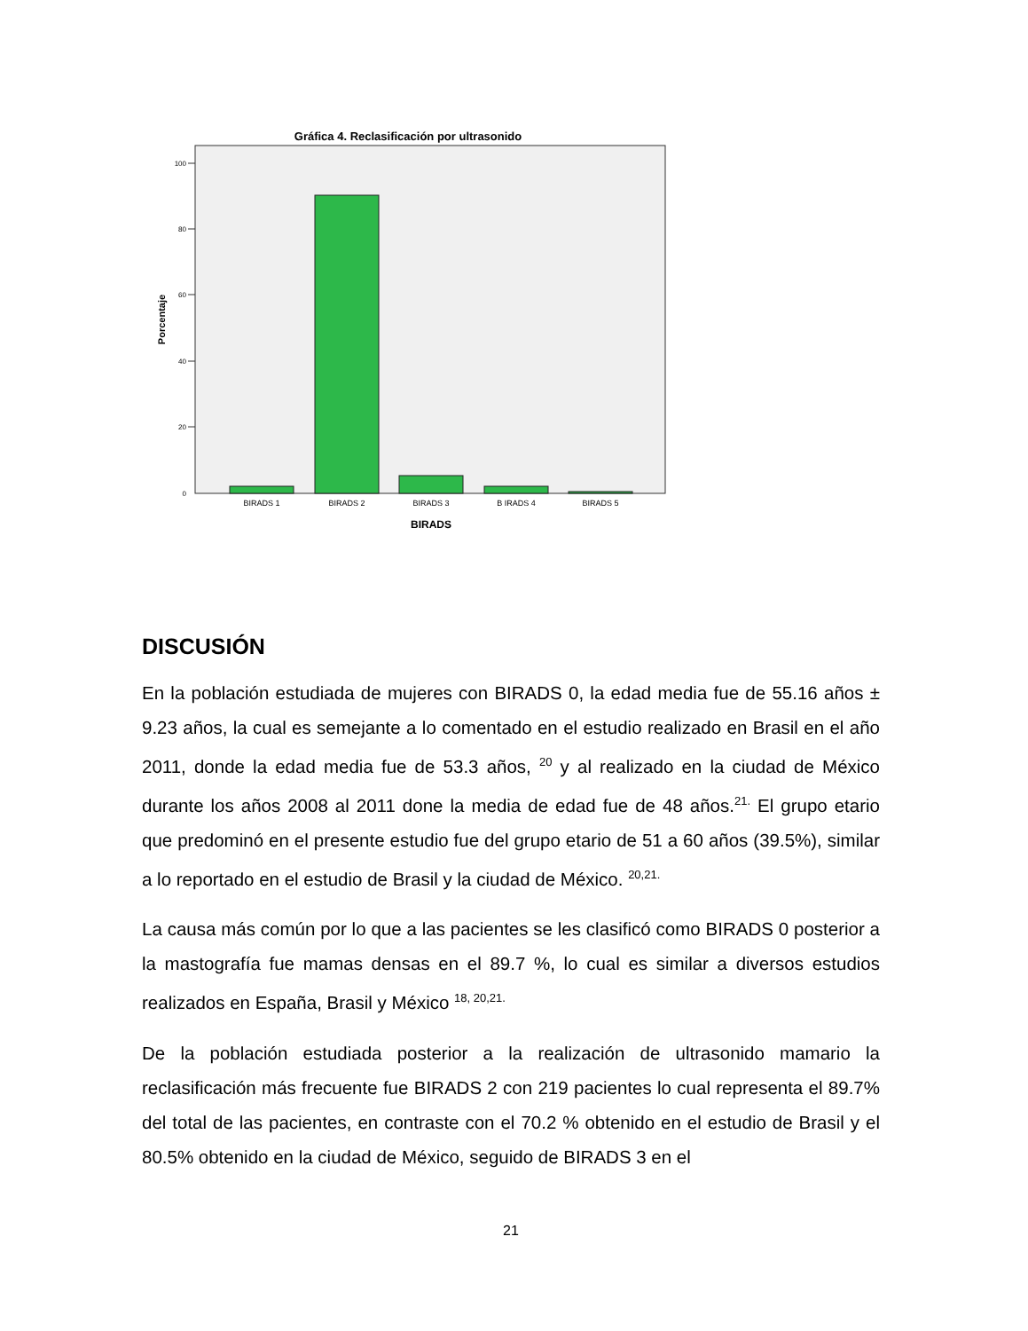Gráfica 4. Reclasificación por ultrasonido
100
80
60
40
20
0
BIRADS 1
BIRADS 2
BIRADS 3
B IRADS 4
BIRADS 5
BIRADS
Porcentaje
DISCUSIÓN
En la población estudiada de mujeres con BIRADS 0, la edad media fue de 55.16 años ± 9.23 años, la cual es semejante a lo comentado en el estudio realizado en Brasil en el año 2011, donde la edad media fue de 53.3 años, <sup>20</sup> y al realizado en la ciudad de México durante los años 2008 al 2011 done la media de edad fue de 48 años.<sup>21.</sup> El grupo etario que predominó en el presente estudio fue del grupo etario de 51 a 60 años (39.5%), similar a lo reportado en el estudio de Brasil y la ciudad de México. <sup>20,21.</sup>
La causa más común por lo que a las pacientes se les clasificó como BIRADS 0 posterior a la mastografía fue mamas densas en el 89.7 %, lo cual es similar a diversos estudios realizados en España, Brasil y México <sup>18, 20,21.</sup>
De la población estudiada posterior a la realización de ultrasonido mamario la reclasificación más frecuente fue BIRADS 2 con 219 pacientes lo cual representa el 89.7% del total de las pacientes, en contraste con el 70.2 % obtenido en el estudio de Brasil y el 80.5% obtenido en la ciudad de México, seguido de BIRADS 3 en el
21